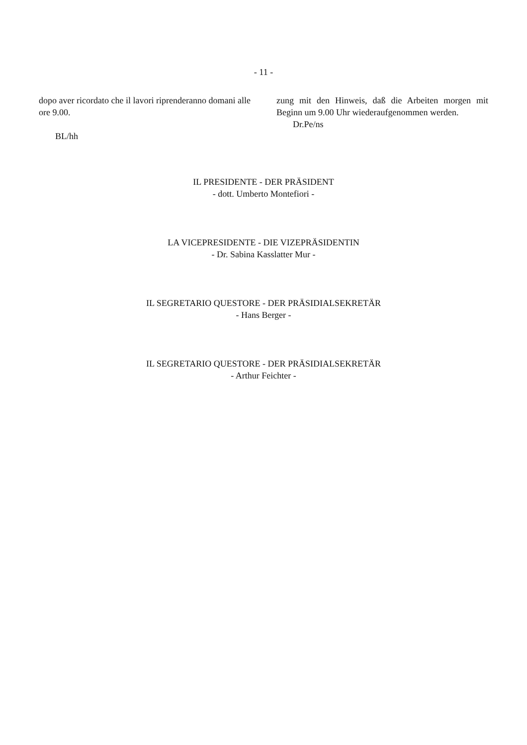- 11 -
dopo aver ricordato che il lavori riprenderanno domani alle ore 9.00.
BL/hh
zung mit den Hinweis, daß die Arbeiten morgen mit Beginn um 9.00 Uhr wiederaufgenommen werden.
Dr.Pe/ns
IL PRESIDENTE - DER PRÄSIDENT
- dott. Umberto Montefiori -
LA VICEPRESIDENTE - DIE VIZEPRÄSIDENTIN
- Dr. Sabina Kasslatter Mur -
IL SEGRETARIO QUESTORE - DER PRÄSIDIALSEKRETÄR
- Hans Berger -
IL SEGRETARIO QUESTORE - DER PRÄSIDIALSEKRETÄR
- Arthur Feichter -